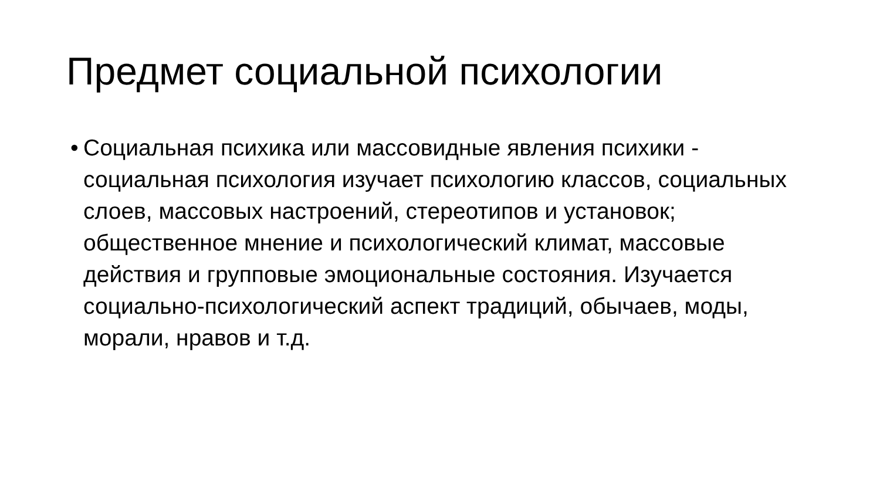Предмет социальной психологии
•
Социальная психика или массовидные явления психики - социальная психология изучает психологию классов, социальных слоев, массовых настроений, стереотипов и установок; общественное мнение и психологический климат, массовые действия и групповые эмоциональные состояния. Изучается социально-психологический аспект традиций, обычаев, моды, морали, нравов и т.д.